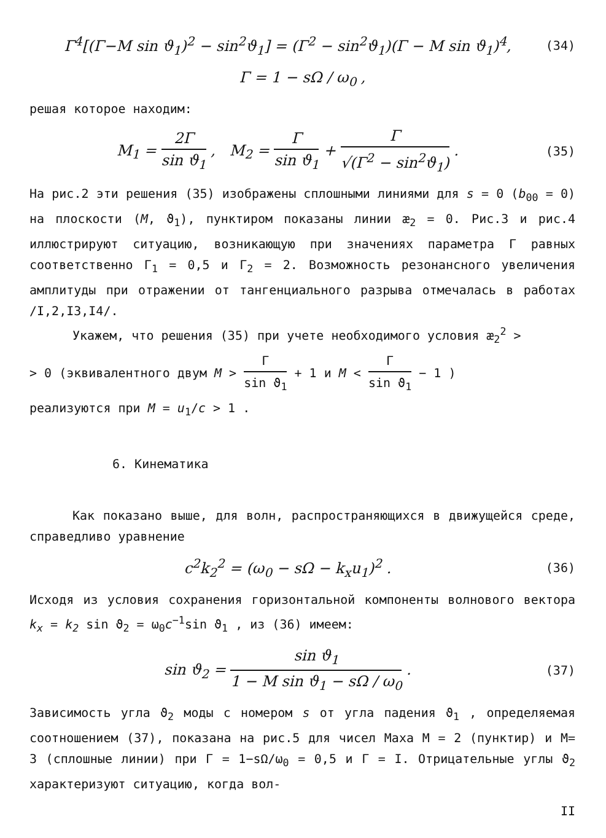Γ<sup>4</sup>[(Γ−M sin ϑ<sub>1</sub>)<sup>2</sup> − sin<sup>2</sup>ϑ<sub>1</sub>] = (Γ<sup>2</sup> − sin<sup>2</sup>ϑ<sub>1</sub>)(Γ − M sin ϑ<sub>1</sub>)<sup>4</sup>,
(34)
Γ = 1 − sΩ / ω<sub>0</sub> ,
решая которое находим:
M<sub>1</sub> = 2Γ sin ϑ<sub>1</sub> , M<sub>2</sub> = Γ sin ϑ<sub>1</sub> + Γ √(Γ<sup>2</sup> − sin<sup>2</sup>ϑ<sub>1</sub>) .
(35)
На рис.2 эти решения (35) изображены сплошными линиями для s = 0 (b<sub>00</sub> = 0) на плоскости (M, ϑ<sub>1</sub>), пунктиром показаны линии æ<sub>2</sub> = 0. Рис.3 и рис.4 иллюстрируют ситуацию, возникающую при значениях параметра Γ равных соответственно Γ<sub>1</sub> = 0,5 и Γ<sub>2</sub> = 2. Возможность резонансного увеличения амплитуды при отражении от тангенциального разрыва отмечалась в работах /I,2,I3,I4/.
Укажем, что решения (35) при учете необходимого условия æ<sub>2</sub><sup>2</sup> >
> 0 (эквивалентного двум M > Γ sin ϑ<sub>1</sub> + 1 и M < Γ sin ϑ<sub>1</sub> − 1 )
реализуются при M = u<sub>1</sub>/c > 1 .
6. Кинематика
Как показано выше, для волн, распространяющихся в движущейся среде, справедливо уравнение
c<sup>2</sup>k<sub>2</sub><sup>2</sup> = (ω<sub>0</sub> − sΩ − k<sub>x</sub>u<sub>1</sub>)<sup>2</sup> .
(36)
Исходя из условия сохранения горизонтальной компоненты волнового вектора k<sub>x</sub> = k<sub>2</sub> sin ϑ<sub>2</sub> = ω<sub>0</sub>c<sup>−1</sup>sin ϑ<sub>1</sub> , из (36) имеем:
sin ϑ<sub>2</sub> = sin ϑ<sub>1</sub> 1 − M sin ϑ<sub>1</sub> − sΩ / ω<sub>0</sub> .
(37)
Зависимость угла ϑ<sub>2</sub> моды с номером s от угла падения ϑ<sub>1</sub> , определяемая соотношением (37), показана на рис.5 для чисел Маха M = 2 (пунктир) и M= 3 (сплошные линии) при Γ = 1−sΩ/ω<sub>0</sub> = 0,5 и Γ = I. Отрицательные углы ϑ<sub>2</sub> характеризуют ситуацию, когда вол-
II